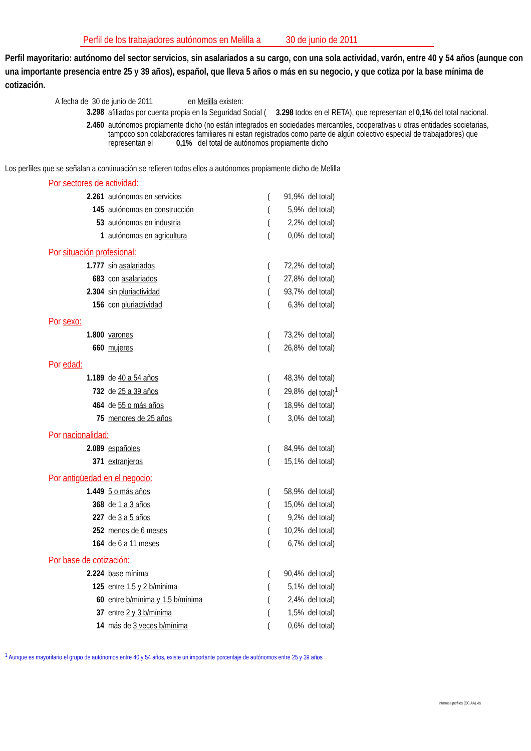Perfil de los trabajadores autónomos en Melilla a 30 de junio de 2011
Perfil mayoritario: autónomo del sector servicios, sin asalariados a su cargo, con una sola actividad, varón, entre 40 y 54 años (aunque con una importante presencia entre 25 y 39 años), español, que lleva 5 años o más en su negocio, y que cotiza por la base mínima de cotización.
A fecha de 30 de junio de 2011 en Melilla existen:
| 3.298 | afiliados por cuenta propia en la Seguridad Social ( 3.298 todos en el RETA), que representan el 0,1% del total nacional. |
| 2.460 | autónomos propiamente dicho (no están integrados en sociedades mercantiles, cooperativas u otras entidades societarias, tampoco son colaboradores familiares ni estan registrados como parte de algún colectivo especial de trabajadores) que representan el 0,1% del total de autónomos propiamente dicho |
Los perfiles que se señalan a continuación se refieren todos ellos a autónomos propiamente dicho de Melilla
Por sectores de actividad:
| 2.261 | autónomos en servicios | ( | 91,9% | del total) |
| 145 | autónomos en construcción | ( | 5,9% | del total) |
| 53 | autónomos en industria | ( | 2,2% | del total) |
| 1 | autónomos en agricultura | ( | 0,0% | del total) |
Por situación profesional:
| 1.777 | sin asalariados | ( | 72,2% | del total) |
| 683 | con asalariados | ( | 27,8% | del total) |
| 2.304 | sin pluriactividad | ( | 93,7% | del total) |
| 156 | con pluriactividad | ( | 6,3% | del total) |
Por sexo:
| 1.800 | varones | ( | 73,2% | del total) |
| 660 | mujeres | ( | 26,8% | del total) |
Por edad:
| 1.189 | de 40 a 54 años | ( | 48,3% | del total) |
| 732 | de 25 a 39 años | ( | 29,8% | del total)<sup>1</sup> |
| 464 | de 55 o más años | ( | 18,9% | del total) |
| 75 | menores de 25 años | ( | 3,0% | del total) |
Por nacionalidad:
| 2.089 | españoles | ( | 84,9% | del total) |
| 371 | extranjeros | ( | 15,1% | del total) |
Por antigüedad en el negocio:
| 1.449 | 5 o más años | ( | 58,9% | del total) |
| 368 | de 1 a 3 años | ( | 15,0% | del total) |
| 227 | de 3 a 5 años | ( | 9,2% | del total) |
| 252 | menos de 6 meses | ( | 10,2% | del total) |
| 164 | de 6 a 11 meses | ( | 6,7% | del total) |
Por base de cotización:
| 2.224 | base mínima | ( | 90,4% | del total) |
| 125 | entre 1,5 y 2 b/minima | ( | 5,1% | del total) |
| 60 | entre b/mínima y 1,5 b/mínima | ( | 2,4% | del total) |
| 37 | entre 2 y 3 b/mínima | ( | 1,5% | del total) |
| 14 | más de 3 veces b/mínima | ( | 0,6% | del total) |
<sup>1</sup> Aunque es mayoritario el grupo de autónomos entre 40 y 54 años, existe un importante porcentaje de autónomos entre 25 y 39 años
informes perfiles (CC.AA).xls